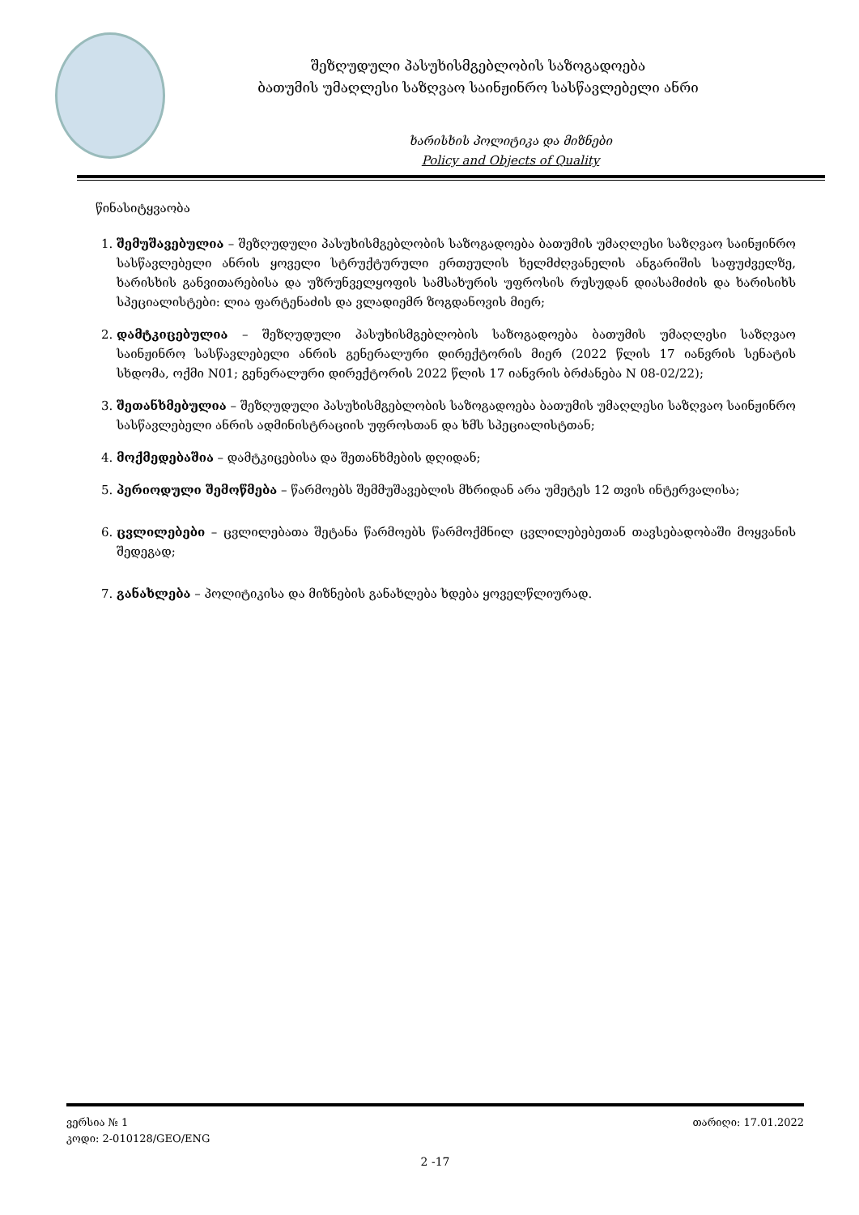შეზღუდული პასუხისმგებლობის საზოგადოება
ბათუმის უმაღლესი საზღვაო საინჟინრო სასწავლებელი ანრი
ხარისხის პოლიტიკა და მიზნები
Policy and Objects of Quality
წინასიტყვაობა
1. შემუშავებულია – შეზღუდული პასუხისმგებლობის საზოგადოება ბათუმის უმაღლესი საზღვაო საინჟინრო სასწავლებელი ანრის ყოველი სტრუქტურული ერთეულის ხელმძღვანელის ანგარიშის საფუძველზე, ხარისხის განვითარებისა და უზრუნველყოფის სამსახურის უფროსის რუსუდან დიასამიძის და ხარისიხს სპეციალისტები: ლია ფარტენაძის და ვლადიემრ ზოგდანოვის მიერ;
2. დამტკიცებულია – შეზღუდული პასუხისმგებლობის საზოგადოება ბათუმის უმაღლესი საზღვაო საინჟინრო სასწავლებელი ანრის გენერალური დირექტორის მიერ (2022 წლის 17 იანვრის სენატის სხდომა, ოქმი N01; გენერალური დირექტორის 2022 წლის 17 იანვრის ბრძანება N 08-02/22);
3. შეთანხმებულია – შეზღუდული პასუხისმგებლობის საზოგადოება ბათუმის უმაღლესი საზღვაო საინჟინრო სასწავლებელი ანრის ადმინისტრაციის უფროსთან და ხმს სპეციალისტთან;
4. მოქმედებაშია – დამტკიცებისა და შეთანხმების დღიდან;
5. პერიოდული შემოწმება – წარმოებს შემმუშავებლის მხრიდან არა უმეტეს 12 თვის ინტერვალისა;
6. ცვლილებები – ცვლილებათა შეტანა წარმოებს წარმოქმნილ ცვლილებებეთან თავსებადობაში მოყვანის შედეგად;
7. განახლება – პოლიტიკისა და მიზნების განახლება ხდება ყოველწლიურად.
ვერსია № 1 თარიღი: 17.01.2022
კოდი: 2-010128/GEO/ENG
2 -17